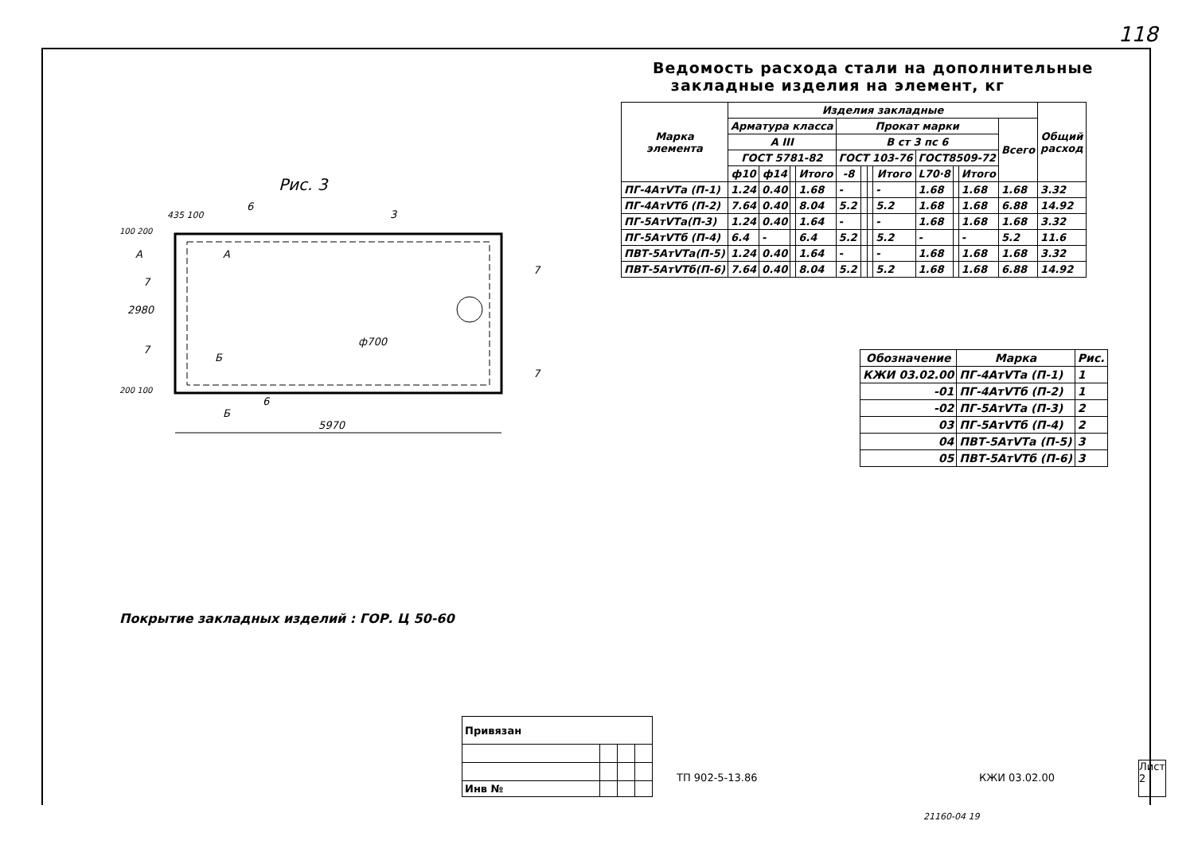118
Рис. 3
5970
2980
ф700
435 100
6
3
А
А
7
7
7
7
Б
Б
6
100 200
200 100
Покрытие закладных изделий : ГОР. Ц 50-60
Ведомость расхода стали на дополнительные
закладные изделия на элемент, кг
| Марка элемента | Изделия закладные | | | | | | | | | | | | Общий расход |
| --- | --- | --- | --- | --- | --- | --- | --- | --- | --- | --- | --- | --- | --- |
| | Арматура класса | | | | Прокат марки | | | | | | | Всего | |
| | А III | | | | В ст 3 пс 6 | | | | | | | | |
| | ГОСТ 5781-82 | | | | ГОСТ 103-76 | | | | ГОСТ8509-72 | | | | |
| | ф10 | ф14 | | Итого | -8 | | | Итого | L70·8 | | Итого | | |
| ПГ-4АтVТа (П-1) | 1.24 | 0.40 | | 1.68 | - | | | - | 1.68 | | 1.68 | 1.68 | 3.32 |
| ПГ-4АтVТб (П-2) | 7.64 | 0.40 | | 8.04 | 5.2 | | | 5.2 | 1.68 | | 1.68 | 6.88 | 14.92 |
| ПГ-5АтVТа(П-3) | 1.24 | 0.40 | | 1.64 | - | | | - | 1.68 | | 1.68 | 1.68 | 3.32 |
| ПГ-5АтVТб (П-4) | 6.4 | - | | 6.4 | 5.2 | | | 5.2 | - | | - | 5.2 | 11.6 |
| ПВТ-5АтVТа(П-5) | 1.24 | 0.40 | | 1.64 | - | | | - | 1.68 | | 1.68 | 1.68 | 3.32 |
| ПВТ-5АтVТб(П-6) | 7.64 | 0.40 | | 8.04 | 5.2 | | | 5.2 | 1.68 | | 1.68 | 6.88 | 14.92 |
| Обозначение | Марка | Рис. |
| --- | --- | --- |
| КЖИ 03.02.00 | ПГ-4АтVТа (П-1) | 1 |
| -01 | ПГ-4АтVТб (П-2) | 1 |
| -02 | ПГ-5АтVТа (П-3) | 2 |
| 03 | ПГ-5АтVТб (П-4) | 2 |
| 04 | ПВТ-5АтVТа (П-5) | 3 |
| 05 | ПВТ-5АтVТб (П-6) | 3 |
| Привязан | | | |
| Инв № | | | |
ТП 902-5-13.86 КЖИ 03.02.00
Лист
2
21160-04 19